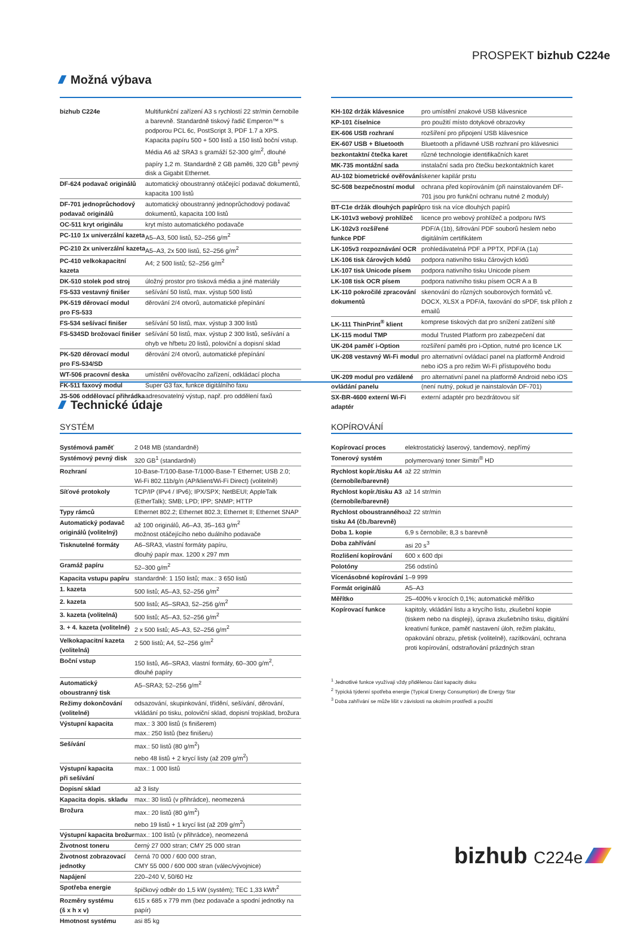PROSPEKT bizhub C224e
Možná výbava
| bizhub C224e | Multifunkční zařízení A3 s rychlostí 22 str/min černobíle a barevně. Standardně tiskový řadič Emperon™ s podporou PCL 6c, PostScript 3, PDF 1.7 a XPS. Kapacita papíru 500 + 500 listů a 150 listů boční vstup. Média A6 až SRA3 s gramáží 52-300 g/m<sup>2</sup>, dlouhé papíry 1,2 m. Standardně 2 GB paměti, 320 GB<sup>1</sup> pevný disk a Gigabit Ethernet. |
| DF-624 podavač originálů | automatický oboustranný otáčející podavač dokumentů, kapacita 100 listů |
| DF-701 jednoprůchodový podavač originálů | automatický oboustranný jednoprůchodový podavač dokumentů, kapacita 100 listů |
| OC-511 kryt originálu | kryt místo automatického podavače |
| PC-110 1x univerzální kazeta | A5–A3, 500 listů, 52–256 g/m<sup>2</sup> |
| PC-210 2x univerzální kazeta | A5–A3, 2x 500 listů, 52–256 g/m<sup>2</sup> |
| PC-410 velkokapacitní kazeta | A4; 2 500 listů; 52–256 g/m<sup>2</sup> |
| DK-510 stolek pod stroj | úložný prostor pro tisková média a jiné materiály |
| FS-533 vestavný finišer | sešívání 50 listů, max. výstup 500 listů |
| PK-519 děrovací modul pro FS-533 | děrování 2/4 otvorů, automatické přepínání |
| FS-534 sešívací finišer | sešívání 50 listů, max. výstup 3 300 listů |
| FS-534SD brožovací finišer | sešívání 50 listů, max. výstup 2 300 listů, sešívání a ohyb ve hřbetu 20 listů, poloviční a dopisní sklad |
| PK-520 děrovací modul pro FS-534/SD | děrování 2/4 otvorů, automatické přepínání |
| WT-506 pracovní deska | umístění ověřovacího zařízení, odkládací plocha |
| FK-511 faxový modul | Super G3 fax, funkce digitálního faxu |
| JS-506 oddělovací přihrádka | adresovatelný výstup, např. pro oddělení faxů |
| KH-102 držák klávesnice | pro umístění znakové USB klávesnice |
| KP-101 číselnice | pro použití místo dotykové obrazovky |
| EK-606 USB rozhraní | rozšíření pro připojení USB klávesnice |
| EK-607 USB + Bluetooth | Bluetooth a přídavné USB rozhraní pro klávesnici |
| bezkontaktní čtečka karet | různé technologie identifikačních karet |
| MK-735 montážní sada | instalační sada pro čtečku bezkontaktních karet |
| AU-102 biometrické ověřování | skener kapilár prstu |
| SC-508 bezpečnostní modul | ochrana před kopírováním (při nainstalovaném DF-701 jsou pro funkční ochranu nutné 2 moduly) |
| BT-C1e držák dlouhých papírů | pro tisk na více dlouhých papírů |
| LK-101v3 webový prohlížeč | licence pro webový prohlížeč a podporu IWS |
| LK-102v3 rozšířené funkce PDF | PDF/A (1b), šifrování PDF souborů heslem nebo digitálním certifikátem |
| LK-105v3 rozpoznávání OCR | prohledávatelná PDF a PPTX, PDF/A (1a) |
| LK-106 tisk čárových kódů | podpora nativního tisku čárových kódů |
| LK-107 tisk Unicode písem | podpora nativního tisku Unicode písem |
| LK-108 tisk OCR písem | podpora nativního tisku písem OCR A a B |
| LK-110 pokročilé zpracování dokumentů | skenování do různých souborových formátů vč. DOCX, XLSX a PDF/A, faxování do sPDF, tisk příloh z emailů |
| LK-111 ThinPrint<sup>®</sup> klient | komprese tiskových dat pro snížení zatížení sítě |
| LK-115 modul TMP | modul Trusted Platform pro zabezpečení dat |
| UK-204 paměť i-Option | rozšíření paměti pro i-Option, nutné pro licence LK |
| UK-208 vestavný Wi-Fi modul | pro alternativní ovládací panel na platformě Android nebo iOS a pro režim Wi-Fi přístupového bodu |
| UK-209 modul pro vzdálené ovládání panelu | pro alternativní panel na platformě Android nebo iOS (není nutný, pokud je nainstalován DF-701) |
| SX-BR-4600 externí Wi-Fi adaptér | externí adaptér pro bezdrátovou síť |
Technické údaje
SYSTÉM
| Systémová paměť | 2 048 MB (standardně) |
| Systémový pevný disk | 320 GB<sup>1</sup> (standardně) |
| Rozhraní | 10-Base-T/100-Base-T/1000-Base-T Ethernet; USB 2.0; Wi-Fi 802.11b/g/n (AP/klient/Wi-Fi Direct) (volitelně) |
| Síťové protokoly | TCP/IP (IPv4 / IPv6); IPX/SPX; NetBEUI; AppleTalk (EtherTalk); SMB; LPD; IPP; SNMP; HTTP |
| Typy rámců | Ethernet 802.2; Ethernet 802.3; Ethernet II; Ethernet SNAP |
| Automatický podavač originálů (volitelný) | až 100 originálů, A6–A3, 35–163 g/m<sup>2</sup> možnost otáčejícího nebo duálního podavače |
| Tisknutelné formáty | A6–SRA3, vlastní formáty papíru, dlouhý papír max. 1200 x 297 mm |
| Gramáž papíru | 52–300 g/m<sup>2</sup> |
| Kapacita vstupu papíru | standardně: 1 150 listů; max.: 3 650 listů |
| 1. kazeta | 500 listů; A5–A3, 52–256 g/m<sup>2</sup> |
| 2. kazeta | 500 listů; A5–SRA3, 52–256 g/m<sup>2</sup> |
| 3. kazeta (volitelná) | 500 listů; A5–A3, 52–256 g/m<sup>2</sup> |
| 3. + 4. kazeta (volitelné) | 2 x 500 listů; A5–A3, 52–256 g/m<sup>2</sup> |
| Velkokapacitní kazeta (volitelná) | 2 500 listů; A4, 52–256 g/m<sup>2</sup> |
| Boční vstup | 150 listů, A6–SRA3, vlastní formáty, 60–300 g/m<sup>2</sup>, dlouhé papíry |
| Automatický oboustranný tisk | A5–SRA3; 52–256 g/m<sup>2</sup> |
| Režimy dokončování (volitelné) | odsazování, skupinkování, třídění, sešívání, děrování, vkládání po tisku, poloviční sklad, dopisní trojsklad, brožura |
| Výstupní kapacita | max.: 3 300 listů (s finišerem) max.: 250 listů (bez finišeru) |
| Sešívání | max.: 50 listů (80 g/m<sup>2</sup>) nebo 48 listů + 2 krycí listy (až 209 g/m<sup>2</sup>) |
| Výstupní kapacita při sešívání | max.: 1 000 listů |
| Dopisní sklad | až 3 listy |
| Kapacita dopis. skladu | max.: 30 listů (v přihrádce), neomezená |
| Brožura | max.: 20 listů (80 g/m<sup>2</sup>) nebo 19 listů + 1 krycí list (až 209 g/m<sup>2</sup>) |
| Výstupní kapacita brožur | max.: 100 listů (v přihrádce), neomezená |
| Životnost toneru | černý 27 000 stran; CMY 25 000 stran |
| Životnost zobrazovací jednotky | černá 70 000 / 600 000 stran, CMY 55 000 / 600 000 stran (válec/vývojnice) |
| Napájení | 220–240 V, 50/60 Hz |
| Spotřeba energie | špičkový odběr do 1,5 kW (systém); TEC 1,33 kWh<sup>2</sup> |
| Rozměry systému (š x h x v) | 615 x 685 x 779 mm (bez podavače a spodní jednotky na papír) |
| Hmotnost systému | asi 85 kg |
KOPÍROVÁNÍ
| Kopírovací proces | elektrostatický laserový, tandemový, nepřímý |
| Tonerový systém | polymerovaný toner Simitri<sup>®</sup> HD |
| Rychlost kopír./tisku A4 (černobíle/barevně) | až 22 str/min |
| Rychlost kopír./tisku A3 (černobíle/barevně) | až 14 str/min |
| Rychlost oboustranného tisku A4 (čb./barevně) | až 22 str/min |
| Doba 1. kopie | 6,9 s černobíle; 8,3 s barevně |
| Doba zahřívání | asi 20 s<sup>3</sup> |
| Rozlišení kopírování | 600 x 600 dpi |
| Polotóny | 256 odstínů |
| Vícenásobné kopírování | 1–9 999 |
| Formát originálů | A5–A3 |
| Měřítko | 25–400% v krocích 0,1%; automatické měřítko |
| Kopírovací funkce | kapitoly, vkládání listu a krycího listu, zkušební kopie (tiskem nebo na displeji), úprava zkušebního tisku, digitální kreativní funkce, paměť nastavení úloh, režim plakátu, opakování obrazu, přetisk (volitelně), razítkování, ochrana proti kopírování, odstraňování prázdných stran |
<sup>1</sup> Jednotlivé funkce využívají vždy přidělenou část kapacity disku
<sup>2</sup> Typická týdenní spotřeba energie (Typical Energy Consumption) dle Energy Star
<sup>3</sup> Doba zahřívání se může lišit v závislosti na okolním prostředí a použití
bizhub C224e